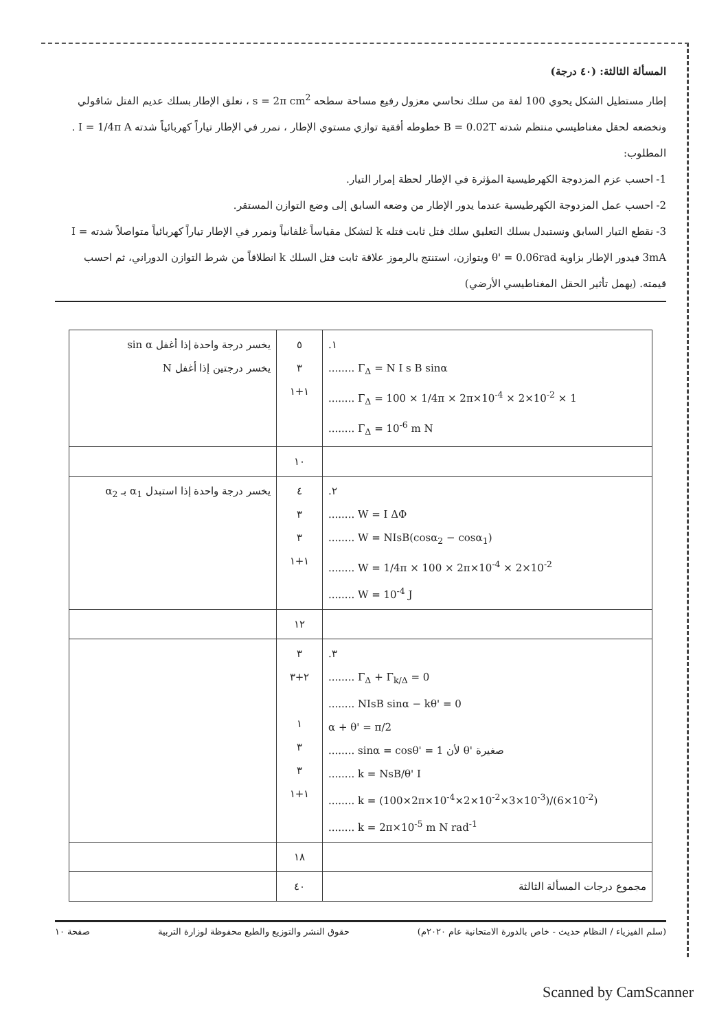المسألة الثالثة: (٤٠ درجة)
إطار مستطيل الشكل يحوي 100 لفة من سلك نحاسي معزول رفيع مساحة سطحه s = 2π cm<sup>2</sup> ، نعلق الإطار بسلك عديم الفتل شاقولي ونخضعه لحقل مغناطيسي منتظم شدته B = 0.02T خطوطه أفقية توازي مستوي الإطار ، نمرر في الإطار تياراً كهربائياً شدته I = 1/4π A . المطلوب:
1- احسب عزم المزدوجة الكهرطيسية المؤثرة في الإطار لحظة إمرار التيار.
2- احسب عمل المزدوجة الكهرطيسية عندما يدور الإطار من وضعه السابق إلى وضع التوازن المستقر.
3- نقطع التيار السابق ونستبدل بسلك التعليق سلك فتل ثابت فتله k لتشكل مقياساً غلفانياً ونمرر في الإطار تياراً كهربائياً متواصلاً شدته I = 3mA فيدور الإطار بزاوية θ' = 0.06rad ويتوازن، استنتج بالرموز علاقة ثابت فتل السلك k انطلاقاً من شرط التوازن الدوراني، ثم احسب قيمته. (يهمل تأثير الحقل المغناطيسي الأرضي)
| .١ ........ Γ<sub>Δ</sub> = N I s B sinα ........ Γ<sub>Δ</sub> = 100 × 1/4π × 2π×10<sup>-4</sup> × 2×10<sup>-2</sup> × 1 ........ Γ<sub>Δ</sub> = 10<sup>-6</sup> m N | ٥ ٣ ١+١ | يخسر درجة واحدة إذا أغفل sin α يخسر درجتين إذا أغفل N |
| | ١٠ | |
| .٢ ........ W = I ΔΦ ........ W = NIsB(cosα<sub>2</sub> − cosα<sub>1</sub>) ........ W = 1/4π × 100 × 2π×10<sup>-4</sup> × 2×10<sup>-2</sup> ........ W = 10<sup>-4</sup> J | ٤ ٣ ٣ ١+١ | يخسر درجة واحدة إذا استبدل α<sub>1</sub> بـ α<sub>2</sub> |
| | ١٢ | |
| .٣ ........ Γ<sub>Δ</sub> + Γ<sub>k/Δ</sub> = 0 ........ NIsB sinα − kθ' = 0 α + θ' = π/2 ........ sinα = cosθ' = 1 لأن θ' صغيرة ........ k = NsB/θ' I ........ k = (100×2π×10<sup>-4</sup>×2×10<sup>-2</sup>×3×10<sup>-3</sup>)/(6×10<sup>-2</sup>) ........ k = 2π×10<sup>-5</sup> m N rad<sup>-1</sup> | ٣ ٢+٣ ١ ٣ ٣ ١+١ | |
| | ١٨ | |
| مجموع درجات المسألة الثالثة | ٤٠ | |
(سلم الفيزياء / النظام حديث - خاص بالدورة الامتحانية عام ٢٠٢٠م) حقوق النشر والتوزيع والطبع محفوظة لوزارة التربية صفحة ١٠
Scanned by CamScanner